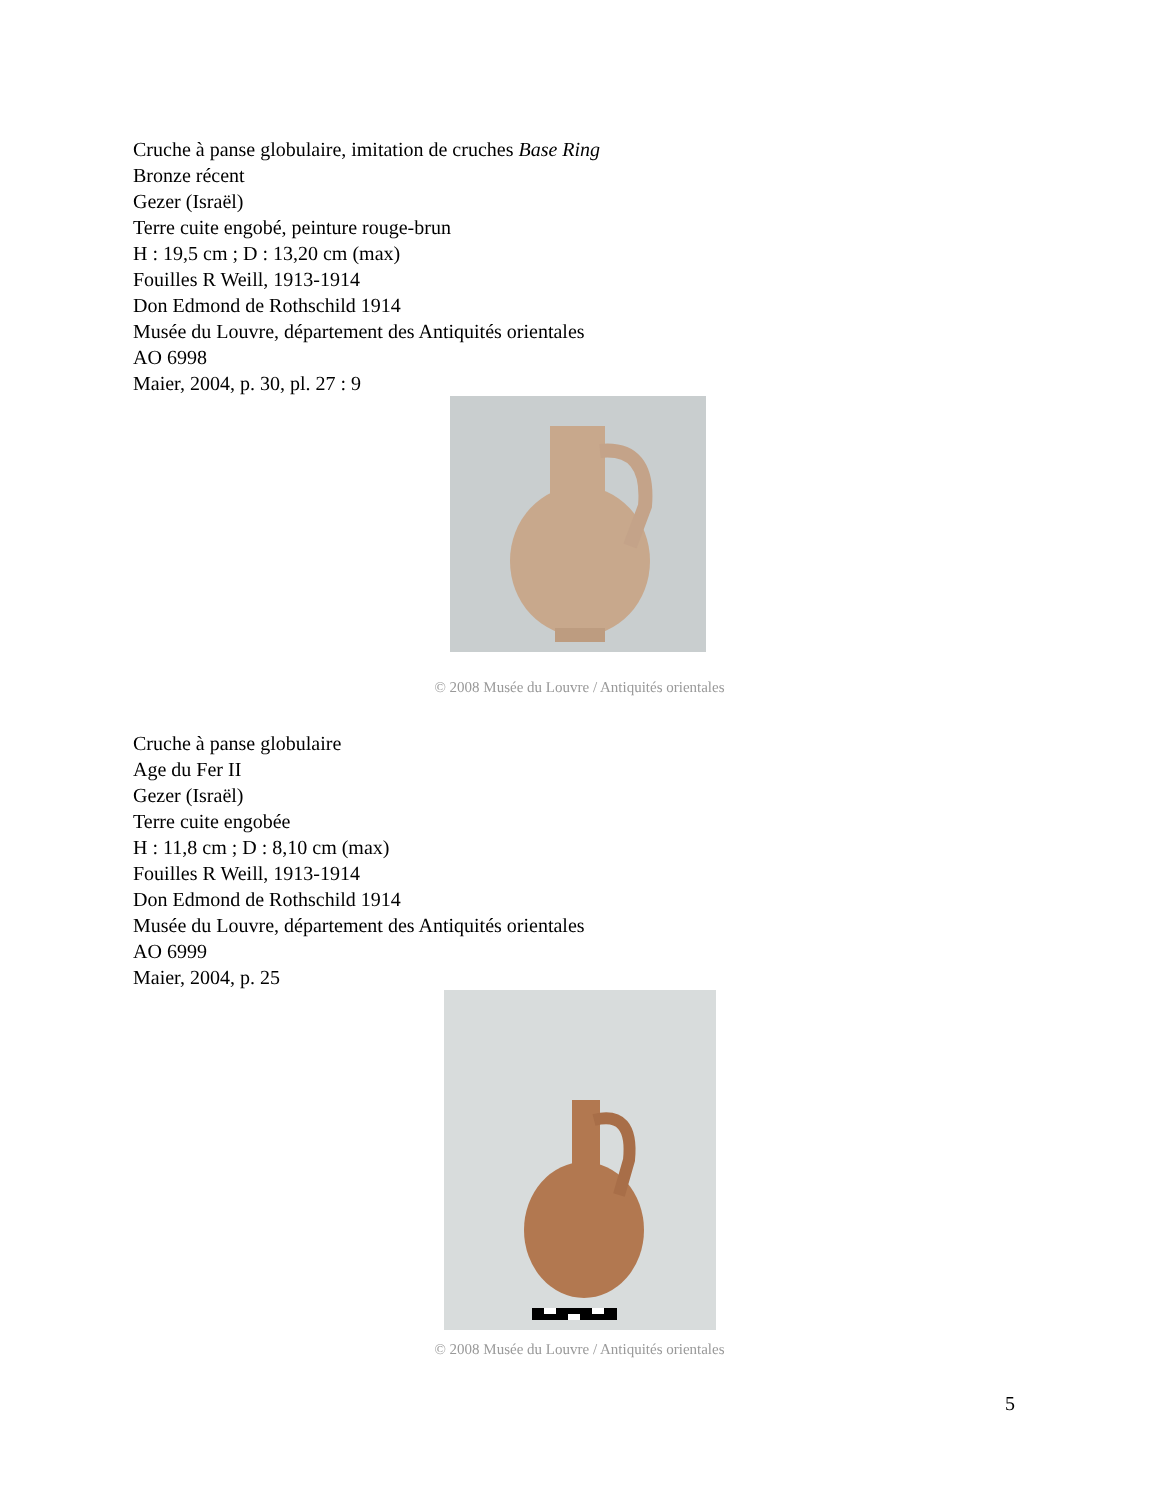Cruche à panse globulaire, imitation de cruches Base Ring
Bronze récent
Gezer (Israël)
Terre cuite engobé, peinture rouge-brun
H : 19,5 cm ; D : 13,20 cm (max)
Fouilles R Weill, 1913-1914
Don Edmond de Rothschild 1914
Musée du Louvre, département des Antiquités orientales
AO 6998
Maier, 2004, p. 30, pl. 27 : 9
© 2008 Musée du Louvre / Antiquités orientales
Cruche à panse globulaire
Age du Fer II
Gezer (Israël)
Terre cuite engobée
H : 11,8 cm ; D : 8,10 cm (max)
Fouilles R Weill, 1913-1914
Don Edmond de Rothschild 1914
Musée du Louvre, département des Antiquités orientales
AO 6999
Maier, 2004, p. 25
© 2008 Musée du Louvre / Antiquités orientales
5